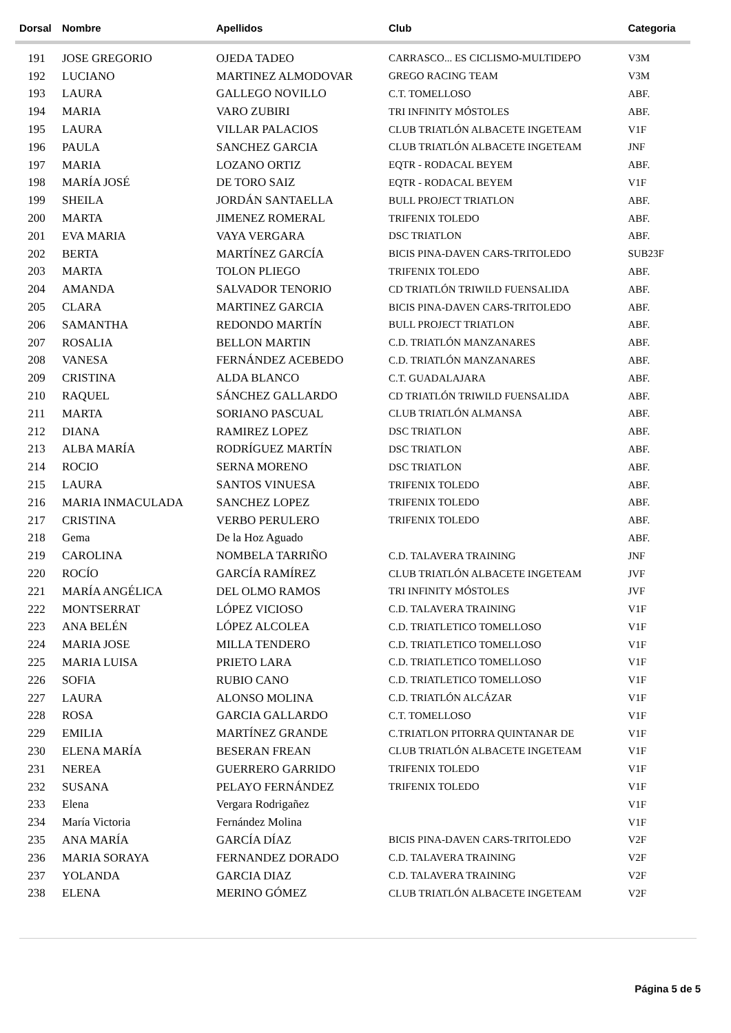| Dorsal | Nombre | Apellidos | Club | Categoria |
| --- | --- | --- | --- | --- |
| 191 | JOSE GREGORIO | OJEDA TADEO | CARRASCO... ES CICLISMO-MULTIDEPO | V3M |
| 192 | LUCIANO | MARTINEZ ALMODOVAR | GREGO RACING TEAM | V3M |
| 193 | LAURA | GALLEGO NOVILLO | C.T. TOMELLOSO | ABF. |
| 194 | MARIA | VARO ZUBIRI | TRI INFINITY MÓSTOLES | ABF. |
| 195 | LAURA | VILLAR PALACIOS | CLUB TRIATLÓN ALBACETE INGETEAM | V1F |
| 196 | PAULA | SANCHEZ GARCIA | CLUB TRIATLÓN ALBACETE INGETEAM | JNF |
| 197 | MARIA | LOZANO ORTIZ | EQTR - RODACAL BEYEM | ABF. |
| 198 | MARÍA JOSÉ | DE TORO SAIZ | EQTR - RODACAL BEYEM | V1F |
| 199 | SHEILA | JORDÁN SANTAELLA | BULL PROJECT TRIATLON | ABF. |
| 200 | MARTA | JIMENEZ ROMERAL | TRIFENIX TOLEDO | ABF. |
| 201 | EVA MARIA | VAYA VERGARA | DSC TRIATLON | ABF. |
| 202 | BERTA | MARTÍNEZ GARCÍA | BICIS PINA-DAVEN CARS-TRITOLEDO | SUB23F |
| 203 | MARTA | TOLON PLIEGO | TRIFENIX TOLEDO | ABF. |
| 204 | AMANDA | SALVADOR TENORIO | CD TRIATLÓN TRIWILD FUENSALIDA | ABF. |
| 205 | CLARA | MARTINEZ GARCIA | BICIS PINA-DAVEN CARS-TRITOLEDO | ABF. |
| 206 | SAMANTHA | REDONDO MARTÍN | BULL PROJECT TRIATLON | ABF. |
| 207 | ROSALIA | BELLON MARTIN | C.D. TRIATLÓN MANZANARES | ABF. |
| 208 | VANESA | FERNÁNDEZ ACEBEDO | C.D. TRIATLÓN MANZANARES | ABF. |
| 209 | CRISTINA | ALDA BLANCO | C.T. GUADALAJARA | ABF. |
| 210 | RAQUEL | SÁNCHEZ GALLARDO | CD TRIATLÓN TRIWILD FUENSALIDA | ABF. |
| 211 | MARTA | SORIANO PASCUAL | CLUB TRIATLÓN ALMANSA | ABF. |
| 212 | DIANA | RAMIREZ LOPEZ | DSC TRIATLON | ABF. |
| 213 | ALBA MARÍA | RODRÍGUEZ MARTÍN | DSC TRIATLON | ABF. |
| 214 | ROCIO | SERNA MORENO | DSC TRIATLON | ABF. |
| 215 | LAURA | SANTOS VINUESA | TRIFENIX TOLEDO | ABF. |
| 216 | MARIA INMACULADA | SANCHEZ LOPEZ | TRIFENIX TOLEDO | ABF. |
| 217 | CRISTINA | VERBO PERULERO | TRIFENIX TOLEDO | ABF. |
| 218 | Gema | De la Hoz Aguado | | ABF. |
| 219 | CAROLINA | NOMBELA TARRIÑO | C.D. TALAVERA TRAINING | JNF |
| 220 | ROCÍO | GARCÍA RAMÍREZ | CLUB TRIATLÓN ALBACETE INGETEAM | JVF |
| 221 | MARÍA ANGÉLICA | DEL OLMO RAMOS | TRI INFINITY MÓSTOLES | JVF |
| 222 | MONTSERRAT | LÓPEZ VICIOSO | C.D. TALAVERA TRAINING | V1F |
| 223 | ANA BELÉN | LÓPEZ ALCOLEA | C.D. TRIATLETICO TOMELLOSO | V1F |
| 224 | MARIA JOSE | MILLA TENDERO | C.D. TRIATLETICO TOMELLOSO | V1F |
| 225 | MARIA LUISA | PRIETO LARA | C.D. TRIATLETICO TOMELLOSO | V1F |
| 226 | SOFIA | RUBIO CANO | C.D. TRIATLETICO TOMELLOSO | V1F |
| 227 | LAURA | ALONSO MOLINA | C.D. TRIATLÓN ALCÁZAR | V1F |
| 228 | ROSA | GARCIA GALLARDO | C.T. TOMELLOSO | V1F |
| 229 | EMILIA | MARTÍNEZ GRANDE | C.TRIATLON PITORRA QUINTANAR DE | V1F |
| 230 | ELENA MARÍA | BESERAN FREAN | CLUB TRIATLÓN ALBACETE INGETEAM | V1F |
| 231 | NEREA | GUERRERO GARRIDO | TRIFENIX TOLEDO | V1F |
| 232 | SUSANA | PELAYO FERNÁNDEZ | TRIFENIX TOLEDO | V1F |
| 233 | Elena | Vergara Rodrigañez | | V1F |
| 234 | María Victoria | Fernández Molina | | V1F |
| 235 | ANA MARÍA | GARCÍA DÍAZ | BICIS PINA-DAVEN CARS-TRITOLEDO | V2F |
| 236 | MARIA SORAYA | FERNANDEZ DORADO | C.D. TALAVERA TRAINING | V2F |
| 237 | YOLANDA | GARCIA DIAZ | C.D. TALAVERA TRAINING | V2F |
| 238 | ELENA | MERINO GÓMEZ | CLUB TRIATLÓN ALBACETE INGETEAM | V2F |
Página 5 de 5